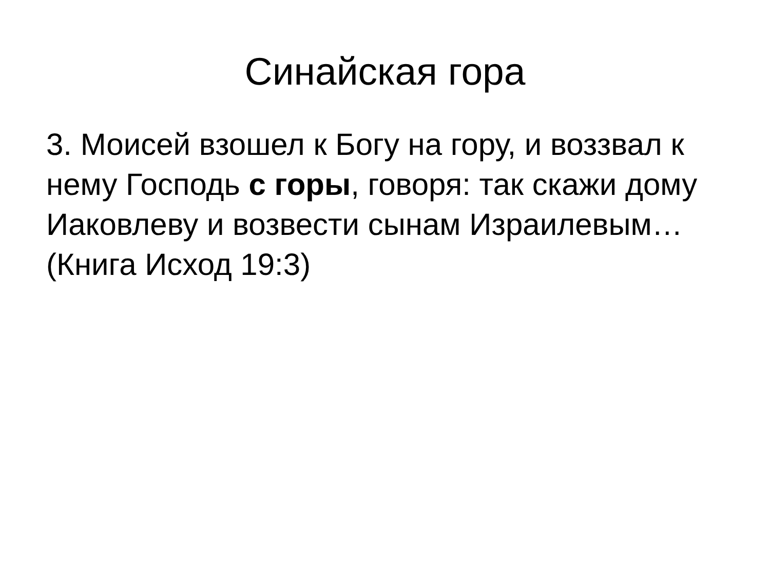Синайская гора
3. Моисей взошел к Богу на гору, и воззвал к нему Господь с горы, говоря: так скажи дому Иаковлеву и возвести сынам Израилевым… (Книга Исход 19:3)